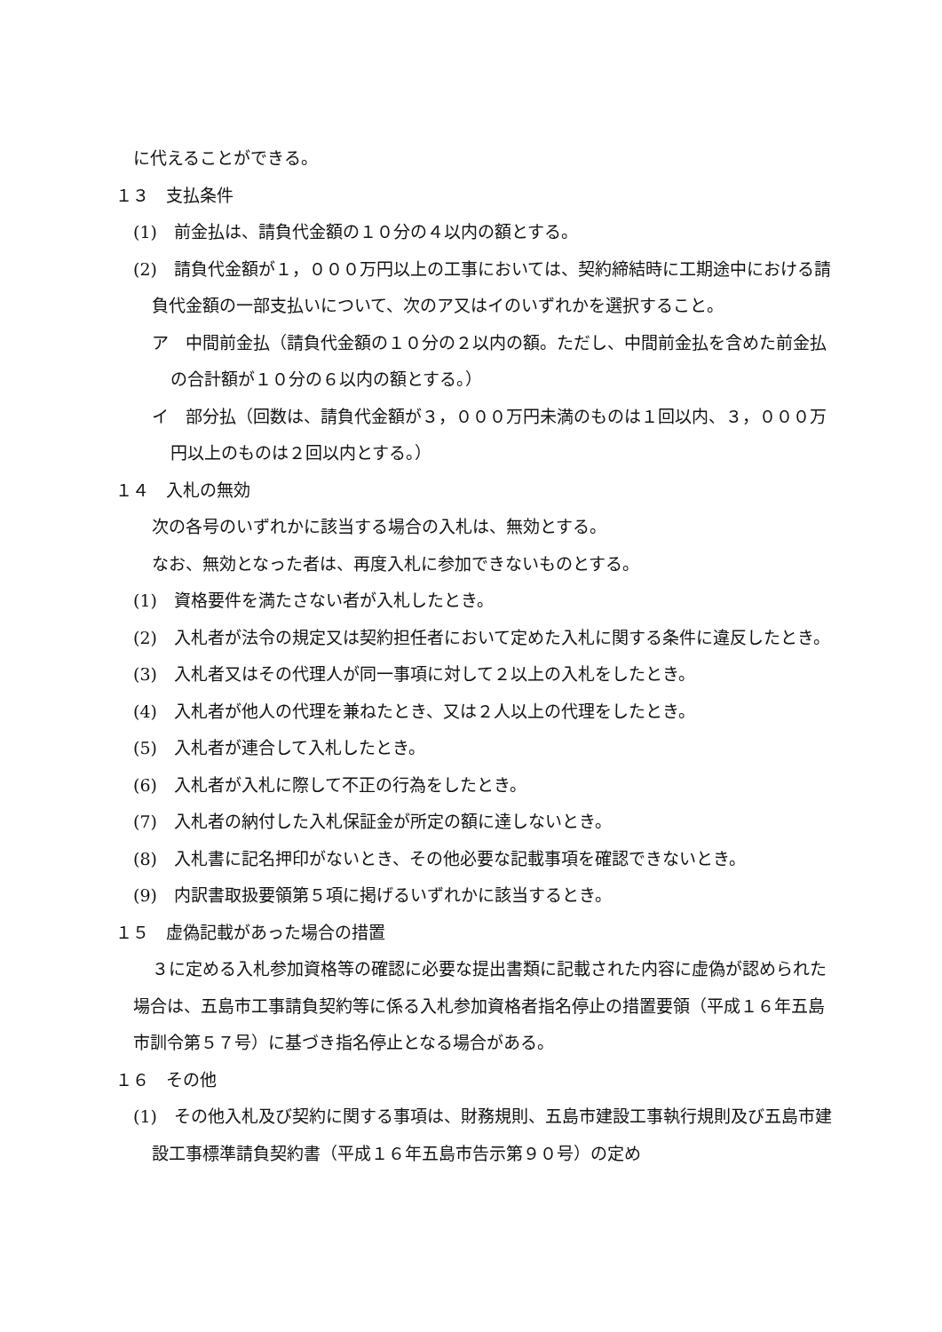に代えることができる。
１３　支払条件
(1)　前金払は、請負代金額の１０分の４以内の額とする。
(2)　請負代金額が１，０００万円以上の工事においては、契約締結時に工期途中における請負代金額の一部支払いについて、次のア又はイのいずれかを選択すること。
ア　中間前金払（請負代金額の１０分の２以内の額。ただし、中間前金払を含めた前金払の合計額が１０分の６以内の額とする。）
イ　部分払（回数は、請負代金額が３，０００万円未満のものは１回以内、３，０００万円以上のものは２回以内とする。）
１４　入札の無効
次の各号のいずれかに該当する場合の入札は、無効とする。
なお、無効となった者は、再度入札に参加できないものとする。
(1)　資格要件を満たさない者が入札したとき。
(2)　入札者が法令の規定又は契約担任者において定めた入札に関する条件に違反したとき。
(3)　入札者又はその代理人が同一事項に対して２以上の入札をしたとき。
(4)　入札者が他人の代理を兼ねたとき、又は２人以上の代理をしたとき。
(5)　入札者が連合して入札したとき。
(6)　入札者が入札に際して不正の行為をしたとき。
(7)　入札者の納付した入札保証金が所定の額に達しないとき。
(8)　入札書に記名押印がないとき、その他必要な記載事項を確認できないとき。
(9)　内訳書取扱要領第５項に掲げるいずれかに該当するとき。
１５　虚偽記載があった場合の措置
３に定める入札参加資格等の確認に必要な提出書類に記載された内容に虚偽が認められた場合は、五島市工事請負契約等に係る入札参加資格者指名停止の措置要領（平成１６年五島市訓令第５７号）に基づき指名停止となる場合がある。
１６　その他
(1)　その他入札及び契約に関する事項は、財務規則、五島市建設工事執行規則及び五島市建設工事標準請負契約書（平成１６年五島市告示第９０号）の定め